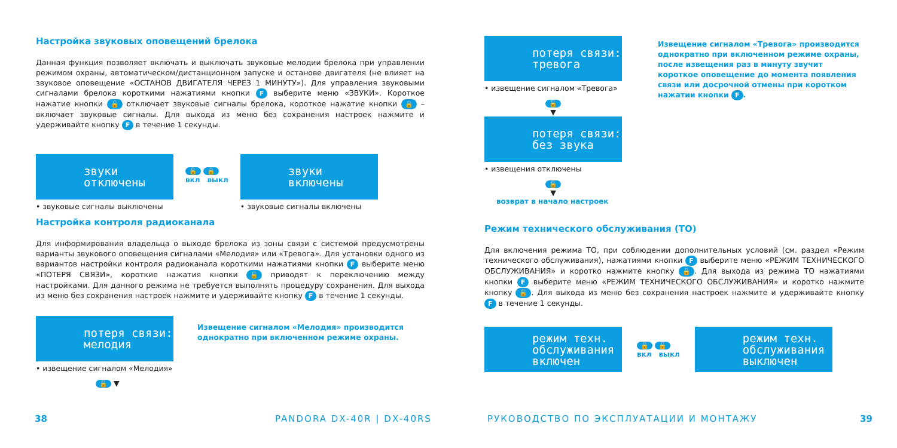Настройка звуковых оповещений брелока
Данная функция позволяет включать и выключать звуковые мелодии брелока при управлении режимом охраны, автоматическом/дистанционном запуске и останове двигателя (не влияет на звуковое оповещение «ОСТАНОВ ДВИГАТЕЛЯ ЧЕРЕЗ 1 МИНУТУ»). Для управления звуковыми сигналами брелока короткими нажатиями кнопки F выберите меню «ЗВУКИ». Короткое нажатие кнопки 🔓 отключает звуковые сигналы брелока, короткое нажатие кнопки 🔒 – включает звуковые сигналы. Для выхода из меню без сохранения настроек нажмите и удерживайте кнопку F в течение 1 секунды.
звуки
отключены
• звуковые сигналы выключены
🔓 🔒
вкл выкл
звуки
включены
• звуковые сигналы включены
Настройка контроля радиоканала
Для информирования владельца о выходе брелока из зоны связи с системой предусмотрены варианты звукового оповещения сигналами «Мелодия» или «Тревога». Для установки одного из вариантов настройки контроля радиоканала короткими нажатиями кнопки F выберите меню «ПОТЕРЯ СВЯЗИ», короткие нажатия кнопки 🔓 приводят к переключению между настройками. Для данного режима не требуется выполнять процедуру сохранения. Для выхода из меню без сохранения настроек нажмите и удерживайте кнопку F в течение 1 секунды.
потеря связи:
мелодия
• извещение сигналом «Мелодия»
🔓 ▼
Извещение сигналом «Мелодия» производится однократно при включенном режиме охраны.
38 PANDORA DX-40R | DX-40RS
потеря связи:
тревога
• извещение сигналом «Тревога»
🔓
▼
потеря связи:
без звука
• извещения отключены
🔓
▼
возврат в начало настроек
Извещение сигналом «Тревога» производится однократно при включенном режиме охраны, после извещения раз в минуту звучит короткое оповещение до момента появления связи или досрочной отмены при коротком нажатии кнопки F.
Режим технического обслуживания (ТО)
Для включения режима ТО, при соблюдении дополнительных условий (см. раздел «Режим технического обслуживания), нажатиями кнопки F выберите меню «РЕЖИМ ТЕХНИЧЕСКОГО ОБСЛУЖИВАНИЯ» и коротко нажмите кнопку 🔒. Для выхода из режима ТО нажатиями кнопки F выберите меню «РЕЖИМ ТЕХНИЧЕСКОГО ОБСЛУЖИВАНИЯ» и коротко нажмите кнопку 🔓. Для выхода из меню без сохранения настроек нажмите и удерживайте кнопку F в течение 1 секунды.
режим техн.
обслуживания
включен
🔒 🔓
вкл выкл
режим техн.
обслуживания
выключен
РУКОВОДСТВО ПО ЭКСПЛУАТАЦИИ И МОНТАЖУ
39